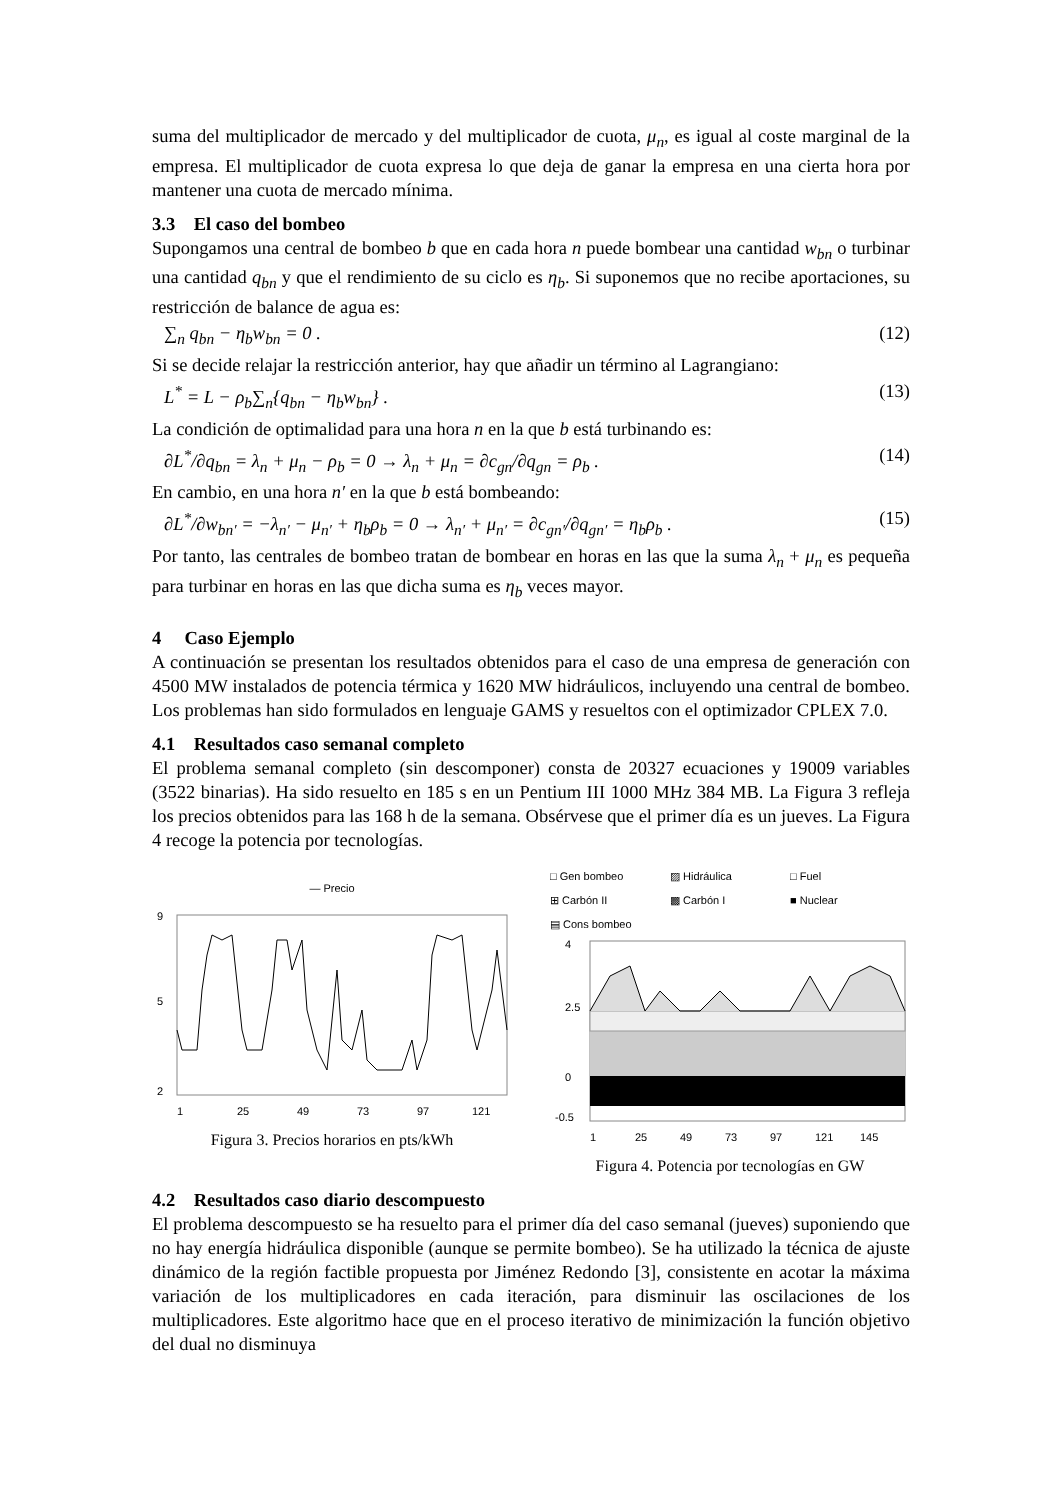suma del multiplicador de mercado y del multiplicador de cuota, μ<sub>n</sub>, es igual al coste marginal de la empresa. El multiplicador de cuota expresa lo que deja de ganar la empresa en una cierta hora por mantener una cuota de mercado mínima.
3.3 El caso del bombeo
Supongamos una central de bombeo b que en cada hora n puede bombear una cantidad w<sub>bn</sub> o turbinar una cantidad q<sub>bn</sub> y que el rendimiento de su ciclo es η<sub>b</sub>. Si suponemos que no recibe aportaciones, su restricción de balance de agua es:
∑<sub>n</sub> q<sub>bn</sub> − η<sub>b</sub>w<sub>bn</sub> = 0 . (12)
Si se decide relajar la restricción anterior, hay que añadir un término al Lagrangiano:
L<sup>*</sup> = L − ρ<sub>b</sub>∑<sub>n</sub>{q<sub>bn</sub> − η<sub>b</sub>w<sub>bn</sub>} . (13)
La condición de optimalidad para una hora n en la que b está turbinando es:
∂L<sup>*</sup>/∂q<sub>bn</sub> = λ<sub>n</sub> + μ<sub>n</sub> − ρ<sub>b</sub> = 0 → λ<sub>n</sub> + μ<sub>n</sub> = ∂c<sub>gn</sub>/∂q<sub>gn</sub> = ρ<sub>b</sub> . (14)
En cambio, en una hora n′ en la que b está bombeando:
∂L<sup>*</sup>/∂w<sub>bn′</sub> = −λ<sub>n′</sub> − μ<sub>n′</sub> + η<sub>b</sub>ρ<sub>b</sub> = 0 → λ<sub>n′</sub> + μ<sub>n′</sub> = ∂c<sub>gn′</sub>/∂q<sub>gn′</sub> = η<sub>b</sub>ρ<sub>b</sub> . (15)
Por tanto, las centrales de bombeo tratan de bombear en horas en las que la suma λ<sub>n</sub> + μ<sub>n</sub> es pequeña para turbinar en horas en las que dicha suma es η<sub>b</sub> veces mayor.
4 Caso Ejemplo
A continuación se presentan los resultados obtenidos para el caso de una empresa de generación con 4500 MW instalados de potencia térmica y 1620 MW hidráulicos, incluyendo una central de bombeo. Los problemas han sido formulados en lenguaje GAMS y resueltos con el optimizador CPLEX 7.0.
4.1 Resultados caso semanal completo
El problema semanal completo (sin descomponer) consta de 20327 ecuaciones y 19009 variables (3522 binarias). Ha sido resuelto en 185 s en un Pentium III 1000 MHz 384 MB. La Figura 3 refleja los precios obtenidos para las 168 h de la semana. Obsérvese que el primer día es un jueves. La Figura 4 recoge la potencia por tecnologías.
— Precio
9
5
2
1
25
49
73
97
121
Figura 3. Precios horarios en pts/kWh
□ Gen bombeo ▨ Hidráulica □ Fuel ⊞ Carbón II ▩ Carbón I ■ Nuclear ▤ Cons bombeo
4
2.5
0
-0.5
1
25
49
73
97
121
145
Figura 4. Potencia por tecnologías en GW
4.2 Resultados caso diario descompuesto
El problema descompuesto se ha resuelto para el primer día del caso semanal (jueves) suponiendo que no hay energía hidráulica disponible (aunque se permite bombeo). Se ha utilizado la técnica de ajuste dinámico de la región factible propuesta por Jiménez Redondo [3], consistente en acotar la máxima variación de los multiplicadores en cada iteración, para disminuir las oscilaciones de los multiplicadores. Este algoritmo hace que en el proceso iterativo de minimización la función objetivo del dual no disminuya